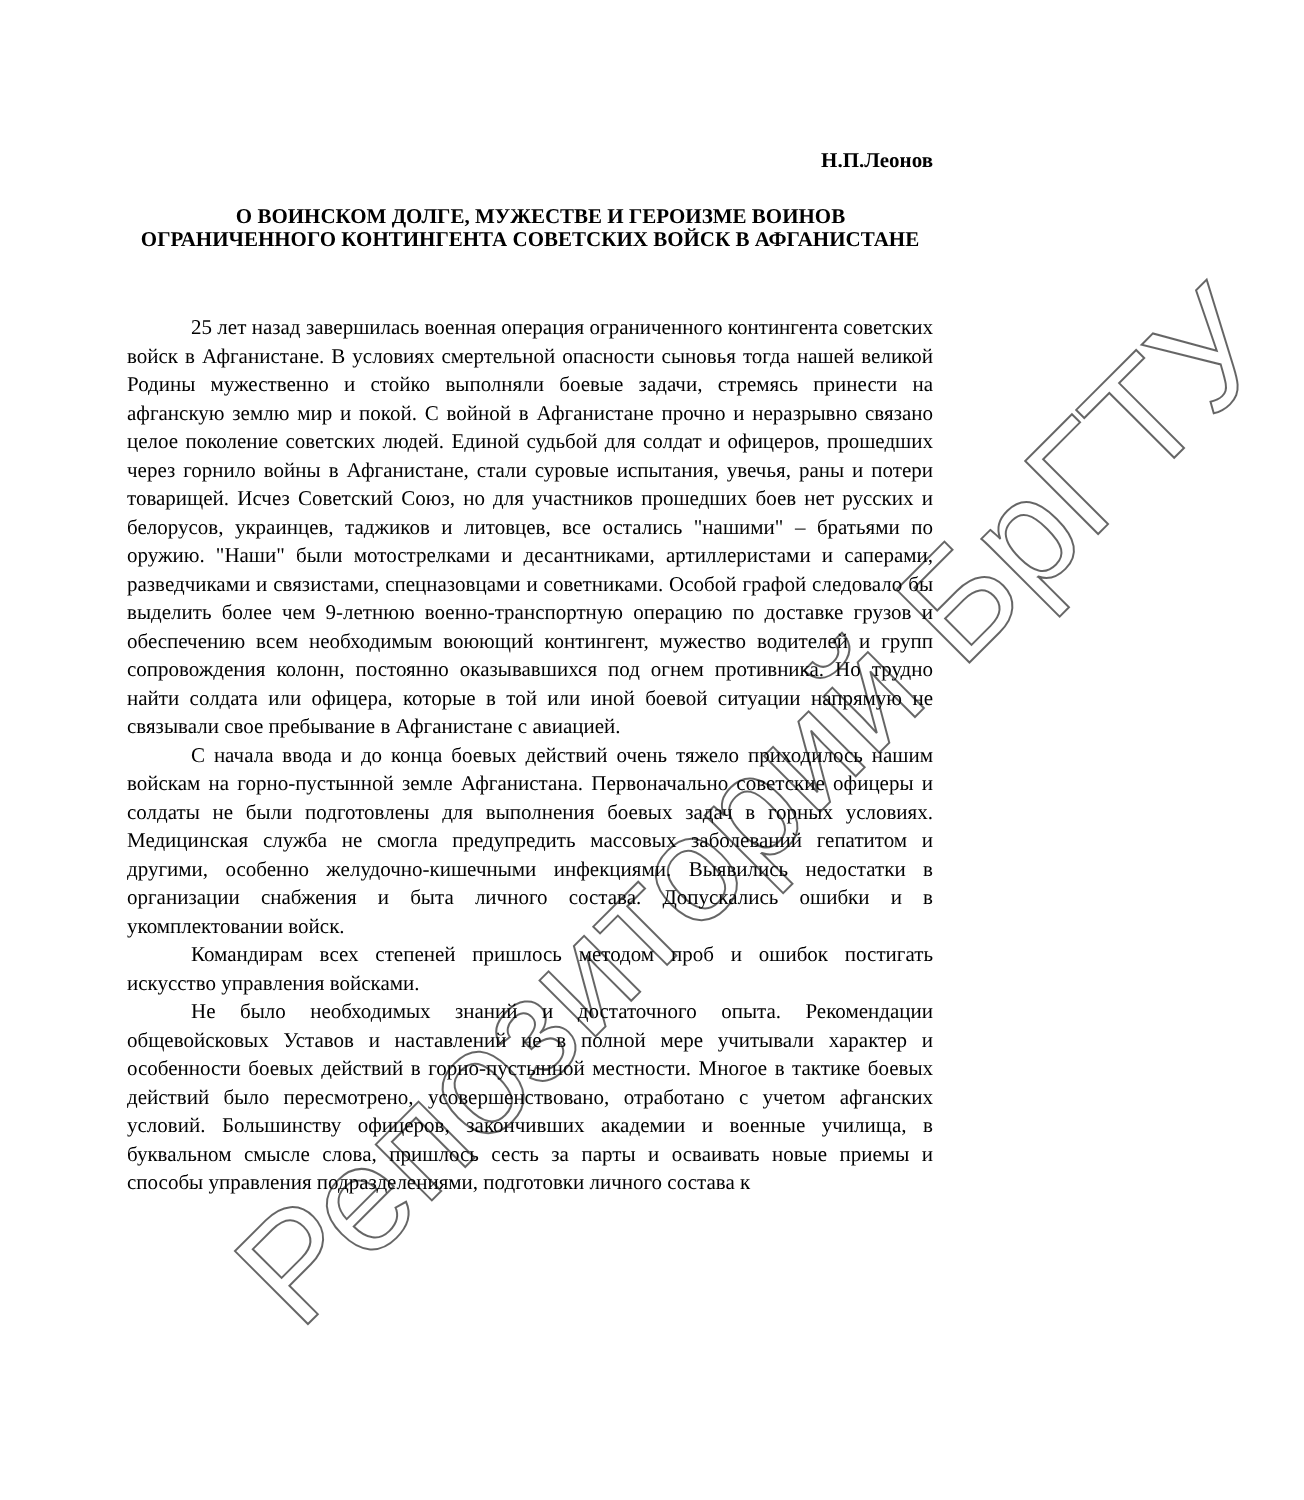Репозиторий БрГТУ
Н.П.Леонов
О ВОИНСКОМ ДОЛГЕ, МУЖЕСТВЕ И ГЕРОИЗМЕ ВОИНОВ ОГРАНИЧЕННОГО КОНТИНГЕНТА СОВЕТСКИХ ВОЙСК В АФГАНИСТАНЕ
25 лет назад завершилась военная операция ограниченного контингента советских войск в Афганистане. В условиях смертельной опасности сыновья тогда нашей великой Родины мужественно и стойко выполняли боевые задачи, стремясь принести на афганскую землю мир и покой. С войной в Афганистане прочно и неразрывно связано целое поколение советских людей. Единой судьбой для солдат и офицеров, прошедших через горнило войны в Афганистане, стали суровые испытания, увечья, раны и потери товарищей. Исчез Советский Союз, но для участников прошедших боев нет русских и белорусов, украинцев, таджиков и литовцев, все остались "нашими" – братьями по оружию. "Наши" были мотострелками и десантниками, артиллеристами и саперами, разведчиками и связистами, спецназовцами и советниками. Особой графой следовало бы выделить более чем 9-летнюю военно-транспортную операцию по доставке грузов и обеспечению всем необходимым воюющий контингент, мужество водителей и групп сопровождения колонн, постоянно оказывавшихся под огнем противника. Но трудно найти солдата или офицера, которые в той или иной боевой ситуации напрямую не связывали свое пребывание в Афганистане с авиацией.
С начала ввода и до конца боевых действий очень тяжело приходилось нашим войскам на горно-пустынной земле Афганистана. Первоначально советские офицеры и солдаты не были подготовлены для выполнения боевых задач в горных условиях. Медицинская служба не смогла предупредить массовых заболеваний гепатитом и другими, особенно желудочно-кишечными инфекциями. Выявились недостатки в организации снабжения и быта личного состава. Допускались ошибки и в укомплектовании войск.
Командирам всех степеней пришлось методом проб и ошибок постигать искусство управления войсками.
Не было необходимых знаний и достаточного опыта. Рекомендации общевойсковых Уставов и наставлений не в полной мере учитывали характер и особенности боевых действий в горно-пустынной местности. Многое в тактике боевых действий было пересмотрено, усовершенствовано, отработано с учетом афганских условий. Большинству офицеров, закончивших академии и военные училища, в буквальном смысле слова, пришлось сесть за парты и осваивать новые приемы и способы управления подразделениями, подготовки личного состава к